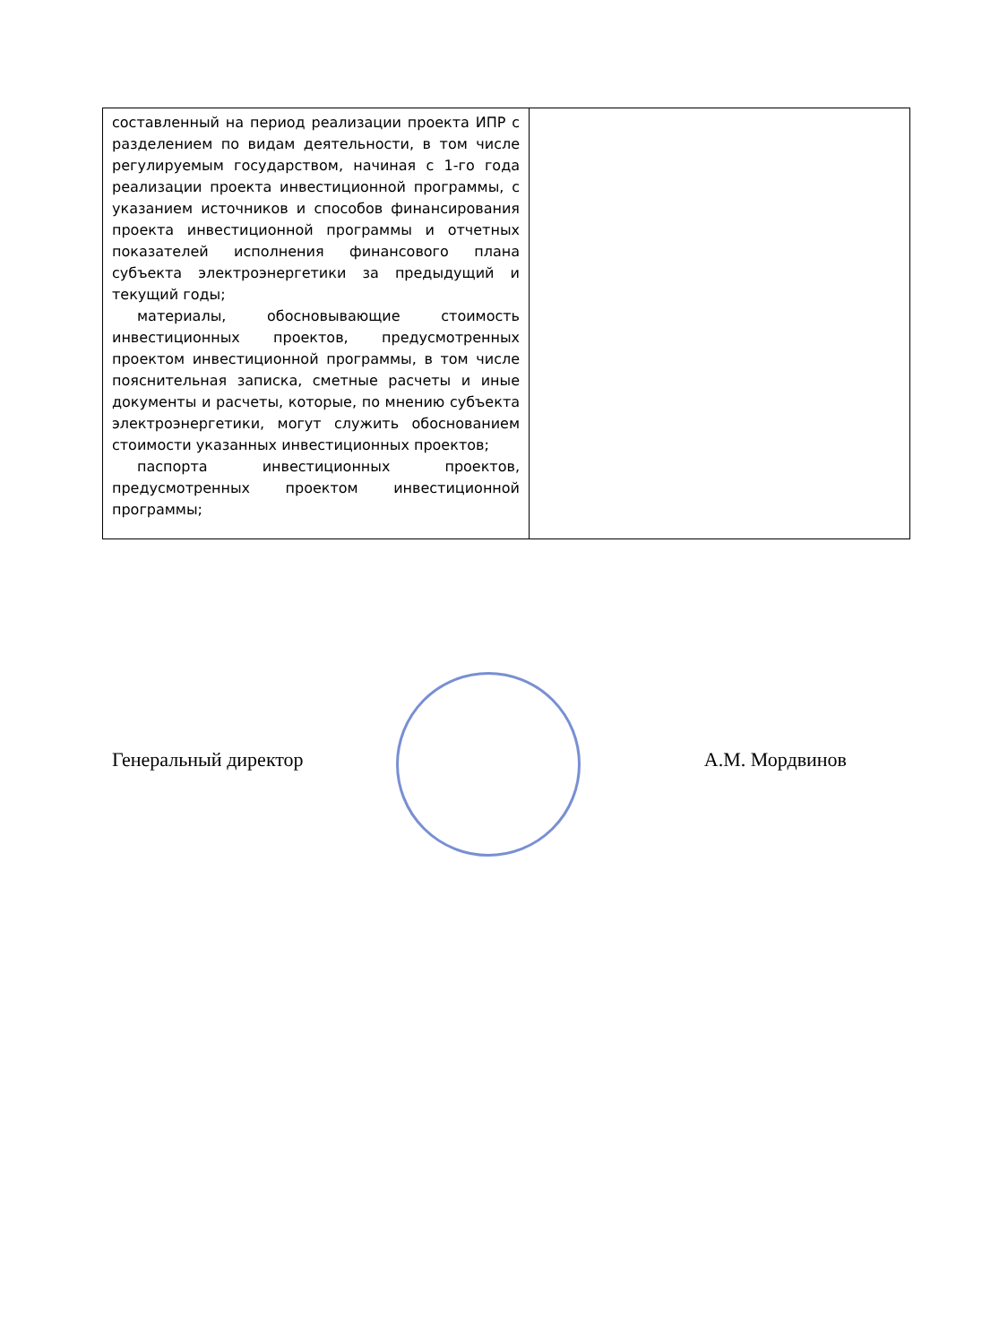| составленный на период реализации проекта ИПР с разделением по видам деятельности, в том числе регулируемым государством, начиная с 1-го года реализации проекта инвестиционной программы, с указанием источников и способов финансирования проекта инвестиционной программы и отчетных показателей исполнения финансового плана субъекта электроэнергетики за предыдущий и текущий годы; материалы, обосновывающие стоимость инвестиционных проектов, предусмотренных проектом инвестиционной программы, в том числе пояснительная записка, сметные расчеты и иные документы и расчеты, которые, по мнению субъекта электроэнергетики, могут служить обоснованием стоимости указанных инвестиционных проектов; паспорта инвестиционных проектов, предусмотренных проектом инвестиционной программы; | |
Генеральный директор А.М. Мордвинов